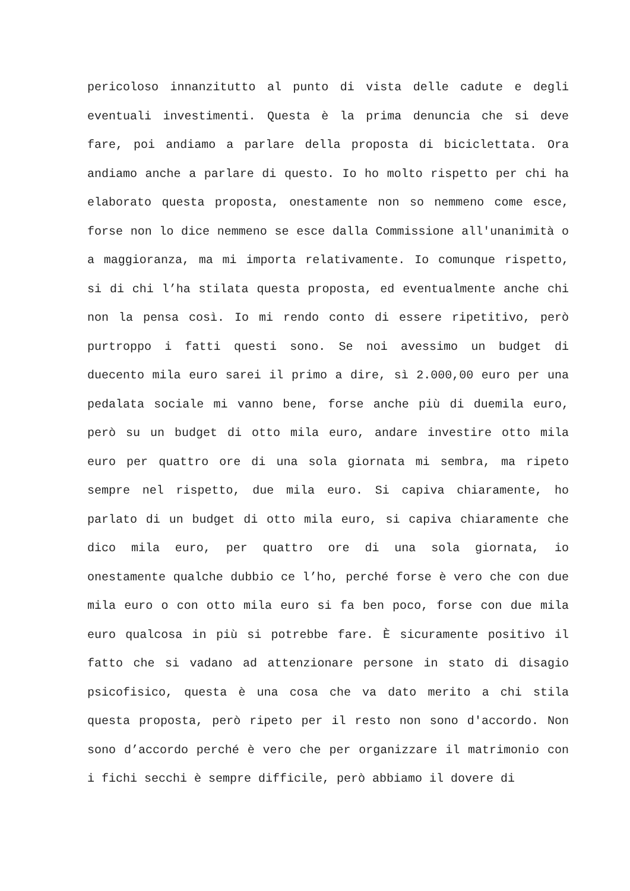pericoloso innanzitutto al punto di vista delle cadute e degli eventuali investimenti. Questa è la prima denuncia che si deve fare, poi andiamo a parlare della proposta di biciclettata. Ora andiamo anche a parlare di questo. Io ho molto rispetto per chi ha elaborato questa proposta, onestamente non so nemmeno come esce, forse non lo dice nemmeno se esce dalla Commissione all'unanimità o a maggioranza, ma mi importa relativamente. Io comunque rispetto, si di chi l’ha stilata questa proposta, ed eventualmente anche chi non la pensa così. Io mi rendo conto di essere ripetitivo, però purtroppo i fatti questi sono. Se noi avessimo un budget di duecento mila euro sarei il primo a dire, sì 2.000,00 euro per una pedalata sociale mi vanno bene, forse anche più di duemila euro, però su un budget di otto mila euro, andare investire otto mila euro per quattro ore di una sola giornata mi sembra, ma ripeto sempre nel rispetto, due mila euro. Si capiva chiaramente, ho parlato di un budget di otto mila euro, si capiva chiaramente che dico mila euro, per quattro ore di una sola giornata, io onestamente qualche dubbio ce l’ho, perché forse è vero che con due mila euro o con otto mila euro si fa ben poco, forse con due mila euro qualcosa in più si potrebbe fare. È sicuramente positivo il fatto che si vadano ad attenzionare persone in stato di disagio psicofisico, questa è una cosa che va dato merito a chi stila questa proposta, però ripeto per il resto non sono d'accordo. Non sono d’accordo perché è vero che per organizzare il matrimonio con i fichi secchi è sempre difficile, però abbiamo il dovere di